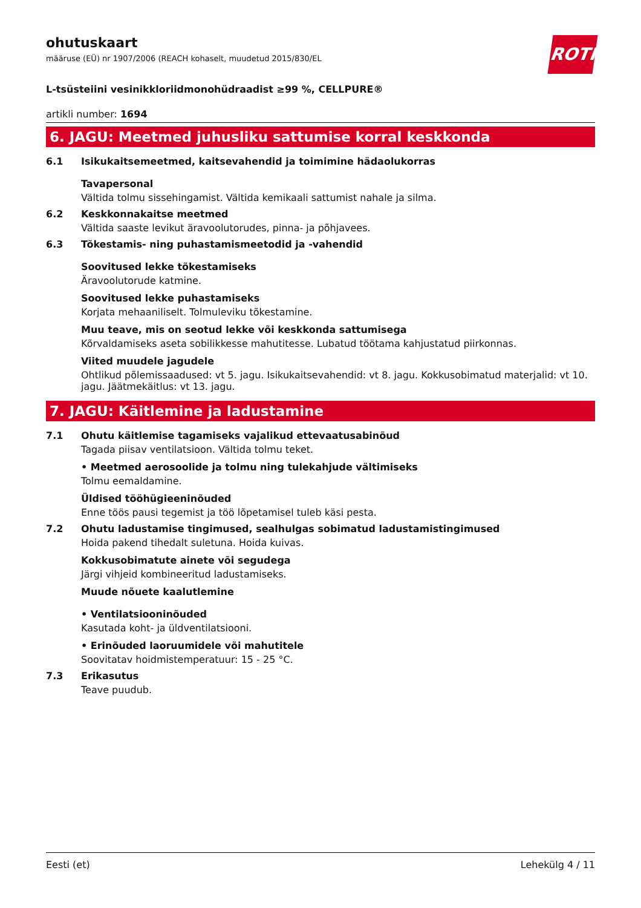ROTH
ohutuskaart
määruse (EÜ) nr 1907/2006 (REACH kohaselt, muudetud 2015/830/EL
L-tsüsteiini vesinikkloriidmonohüdraadist ≥99 %, CELLPURE®
artikli number: 1694
6. JAGU: Meetmed juhusliku sattumise korral keskkonda
6.1 Isikukaitsemeetmed, kaitsevahendid ja toimimine hädaolukorras
Tavapersonal
Vältida tolmu sissehingamist. Vältida kemikaali sattumist nahale ja silma.
6.2 Keskkonnakaitse meetmed
Vältida saaste levikut äravoolutorudes, pinna- ja põhjavees.
6.3 Tõkestamis- ning puhastamismeetodid ja -vahendid
Soovitused lekke tõkestamiseks
Äravoolutorude katmine.
Soovitused lekke puhastamiseks
Korjata mehaaniliselt. Tolmuleviku tõkestamine.
Muu teave, mis on seotud lekke või keskkonda sattumisega
Kõrvaldamiseks aseta sobilikkesse mahutitesse. Lubatud töötama kahjustatud piirkonnas.
Viited muudele jagudele
Ohtlikud põlemissaadused: vt 5. jagu. Isikukaitsevahendid: vt 8. jagu. Kokkusobimatud materjalid: vt 10. jagu. Jäätmekäitlus: vt 13. jagu.
7. JAGU: Käitlemine ja ladustamine
7.1 Ohutu käitlemise tagamiseks vajalikud ettevaatusabinõud
Tagada piisav ventilatsioon. Vältida tolmu teket.
• Meetmed aerosoolide ja tolmu ning tulekahjude vältimiseks
Tolmu eemaldamine.
Üldised tööhügieeninõuded
Enne töös pausi tegemist ja töö lõpetamisel tuleb käsi pesta.
7.2 Ohutu ladustamise tingimused, sealhulgas sobimatud ladustamistingimused
Hoida pakend tihedalt suletuna. Hoida kuivas.
Kokkusobimatute ainete või segudega
Järgi vihjeid kombineeritud ladustamiseks.
Muude nõuete kaalutlemine
• Ventilatsiooninõuded
Kasutada koht- ja üldventilatsiooni.
• Erinõuded laoruumidele või mahutitele
Soovitatav hoidmistemperatuur: 15 - 25 °C.
7.3 Erikasutus
Teave puudub.
Eesti (et) Lehekülg 4 / 11